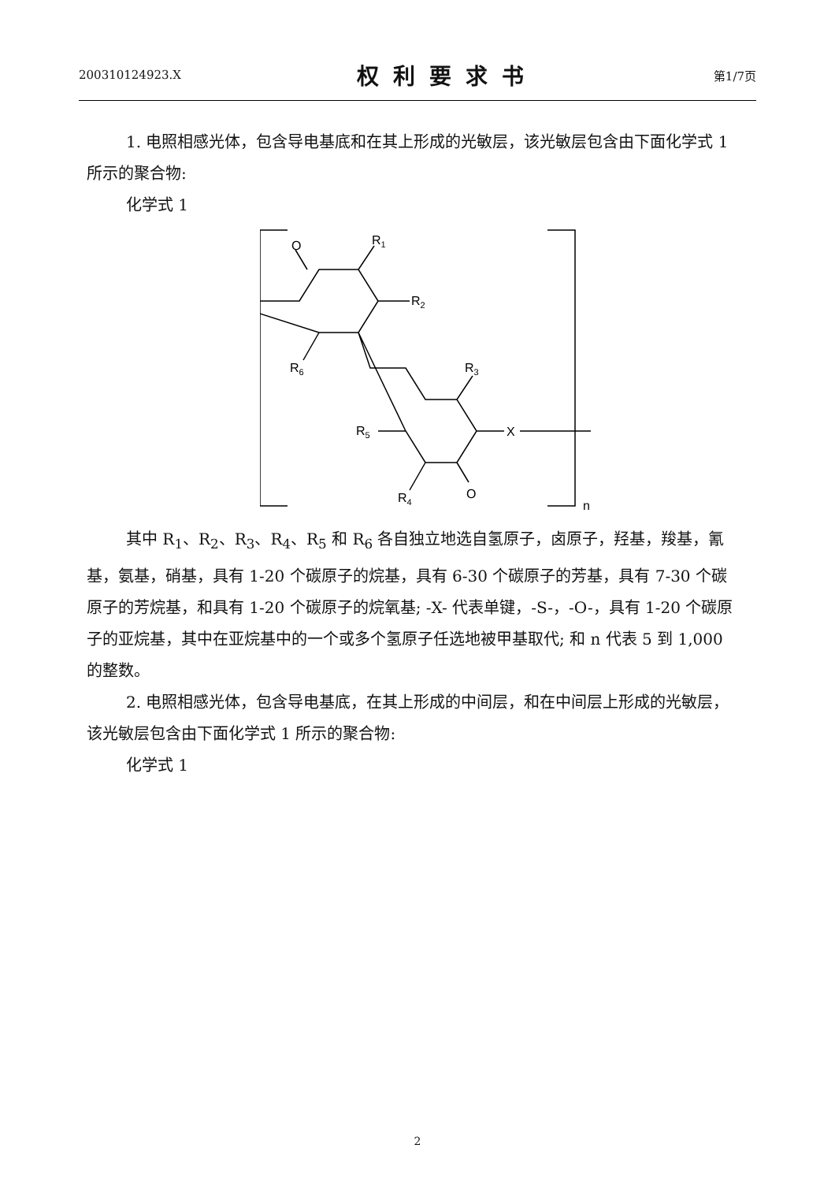200310124923.X 权利要求书 第1/7页
1. 电照相感光体，包含导电基底和在其上形成的光敏层，该光敏层包含由下面化学式 1 所示的聚合物:
化学式 1
O
R1
R2
R6
R3
R5
X
R4
O
n
其中 R<sub>1</sub>、R<sub>2</sub>、R<sub>3</sub>、R<sub>4</sub>、R<sub>5</sub> 和 R<sub>6</sub> 各自独立地选自氢原子，卤原子，羟基，羧基，氰基，氨基，硝基，具有 1-20 个碳原子的烷基，具有 6-30 个碳原子的芳基，具有 7-30 个碳原子的芳烷基，和具有 1-20 个碳原子的烷氧基; -X- 代表单键，-S-，-O-，具有 1-20 个碳原子的亚烷基，其中在亚烷基中的一个或多个氢原子任选地被甲基取代; 和 n 代表 5 到 1,000 的整数。
2. 电照相感光体，包含导电基底，在其上形成的中间层，和在中间层上形成的光敏层，该光敏层包含由下面化学式 1 所示的聚合物:
化学式 1
2